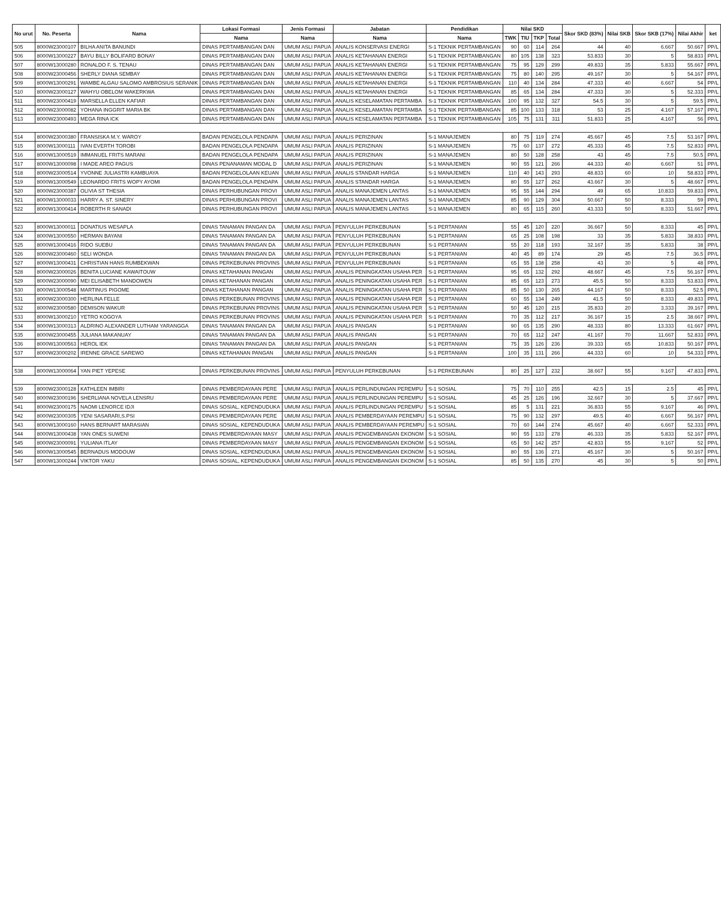| No urut | No. Peserta | Nama | Lokasi Formasi | Jenis Formasi | Jabatan | Pendidikan | Nilai SKD | | | | Skor SKD (83%) | Nilai SKB | Skor SKB (17%) | Nilai Akhir | ket |
| --- | --- | --- | --- | --- | --- | --- | --- | --- | --- | --- | --- | --- | --- | --- | --- |
| | | | Nama | Nama | Nama | Nama | TWK | TIU | TKP | Total | | | | | |
| 505 | 8000W23000107 | BILHA ANITA BANUNDI | DINAS PERTAMBANGAN DAN | UMUM ASLI PAPUA | ANALIS KONSERVASI ENERGI | S-1 TEKNIK PERTAMBANGAN | 90 | 60 | 114 | 264 | 44 | 40 | 6.667 | 50.667 | PP/L |
| 506 | 8000W13000227 | BAYU BILLY BOLIFARD BONAY | DINAS PERTAMBANGAN DAN | UMUM ASLI PAPUA | ANALIS KETAHANAN ENERGI | S-1 TEKNIK PERTAMBANGAN | 80 | 105 | 138 | 323 | 53.833 | 30 | 5 | 58.833 | PP/L |
| 507 | 8000W13000280 | RONALDO F. S. TENAU | DINAS PERTAMBANGAN DAN | UMUM ASLI PAPUA | ANALIS KETAHANAN ENERGI | S-1 TEKNIK PERTAMBANGAN | 75 | 95 | 129 | 299 | 49.833 | 35 | 5.833 | 55.667 | PP/L |
| 508 | 8000W23000456 | SHERLY DIANA SEMBAY | DINAS PERTAMBANGAN DAN | UMUM ASLI PAPUA | ANALIS KETAHANAN ENERGI | S-1 TEKNIK PERTAMBANGAN | 75 | 80 | 140 | 295 | 49.167 | 30 | 5 | 54.167 | PP/L |
| 509 | 8000W13000291 | WAMBE ALGAU SALOMO AMBROSIUS SERANIK | DINAS PERTAMBANGAN DAN | UMUM ASLI PAPUA | ANALIS KETAHANAN ENERGI | S-1 TEKNIK PERTAMBANGAN | 110 | 40 | 134 | 284 | 47.333 | 40 | 6.667 | 54 | PP/L |
| 510 | 8000W23000127 | WAHYU OBELOM WAKERKWA | DINAS PERTAMBANGAN DAN | UMUM ASLI PAPUA | ANALIS KETAHANAN ENERGI | S-1 TEKNIK PERTAMBANGAN | 85 | 65 | 134 | 284 | 47.333 | 30 | 5 | 52.333 | PP/L |
| 511 | 8000W23000419 | MARSELLA ELLEN KAFIAR | DINAS PERTAMBANGAN DAN | UMUM ASLI PAPUA | ANALIS KESELAMATAN PERTAMBA | S-1 TEKNIK PERTAMBANGAN | 100 | 95 | 132 | 327 | 54.5 | 30 | 5 | 59.5 | PP/L |
| 512 | 8000W23000082 | YOHANA INGGRIT MARIA BK | DINAS PERTAMBANGAN DAN | UMUM ASLI PAPUA | ANALIS KESELAMATAN PERTAMBA | S-1 TEKNIK PERTAMBANGAN | 85 | 100 | 133 | 318 | 53 | 25 | 4.167 | 57.167 | PP/L |
| 513 | 8000W23000493 | MEGA RINA ICK | DINAS PERTAMBANGAN DAN | UMUM ASLI PAPUA | ANALIS KESELAMATAN PERTAMBA | S-1 TEKNIK PERTAMBANGAN | 105 | 75 | 131 | 311 | 51.833 | 25 | 4.167 | 56 | PP/L |
| 514 | 8000W23000380 | FRANSISKA M.Y. WAROY | BADAN PENGELOLA PENDAPA | UMUM ASLI PAPUA | ANALIS PERIZINAN | S-1 MANAJEMEN | 80 | 75 | 119 | 274 | 45.667 | 45 | 7.5 | 53.167 | PP/L |
| 515 | 8000W13000111 | IVAN EVERTH TOROBI | BADAN PENGELOLA PENDAPA | UMUM ASLI PAPUA | ANALIS PERIZINAN | S-1 MANAJEMEN | 75 | 60 | 137 | 272 | 45.333 | 45 | 7.5 | 52.833 | PP/L |
| 516 | 8000W13000519 | IMMANUEL FRITS MARANI | BADAN PENGELOLA PENDAPA | UMUM ASLI PAPUA | ANALIS PERIZINAN | S-1 MANAJEMEN | 80 | 50 | 128 | 258 | 43 | 45 | 7.5 | 50.5 | PP/L |
| 517 | 8000W13000098 | I MADE AREO PAGUS | DINAS PENANAMAN MODAL D | UMUM ASLI PAPUA | ANALIS PERIZINAN | S-1 MANAJEMEN | 90 | 55 | 121 | 266 | 44.333 | 40 | 6.667 | 51 | PP/L |
| 518 | 8000W23000514 | YVONNE JULIASTRI KAMBUAYA | BADAN PENGELOLAAN KEUAN | UMUM ASLI PAPUA | ANALIS STANDAR HARGA | S-1 MANAJEMEN | 110 | 40 | 143 | 293 | 48.833 | 60 | 10 | 58.833 | PP/L |
| 519 | 8000W13000549 | LEONARDO FRITS WOPY AYOMI | BADAN PENGELOLA PENDAPA | UMUM ASLI PAPUA | ANALIS STANDAR HARGA | S-1 MANAJEMEN | 80 | 55 | 127 | 262 | 43.667 | 30 | 5 | 48.667 | PP/L |
| 520 | 8000W23000387 | OLIVIA ST THESIA | DINAS PERHUBUNGAN PROVI | UMUM ASLI PAPUA | ANALIS MANAJEMEN LANTAS | S-1 MANAJEMEN | 95 | 55 | 144 | 294 | 49 | 65 | 10.833 | 59.833 | PP/L |
| 521 | 8000W13000033 | HARRY A. ST. SINERY | DINAS PERHUBUNGAN PROVI | UMUM ASLI PAPUA | ANALIS MANAJEMEN LANTAS | S-1 MANAJEMEN | 85 | 90 | 129 | 304 | 50.667 | 50 | 8.333 | 59 | PP/L |
| 522 | 8000W13000414 | ROBERTH R SANADI | DINAS PERHUBUNGAN PROVI | UMUM ASLI PAPUA | ANALIS MANAJEMEN LANTAS | S-1 MANAJEMEN | 80 | 65 | 115 | 260 | 43.333 | 50 | 8.333 | 51.667 | PP/L |
| 523 | 8000W13000011 | DONATIUS WESAPLA | DINAS TANAMAN PANGAN DA | UMUM ASLI PAPUA | PENYULUH PERKEBUNAN | S-1 PERTANIAN | 55 | 45 | 120 | 220 | 36.667 | 50 | 8.333 | 45 | PP/L |
| 524 | 8000W13000550 | HERMAN BAYANI | DINAS TANAMAN PANGAN DA | UMUM ASLI PAPUA | PENYULUH PERKEBUNAN | S-1 PERTANIAN | 65 | 25 | 108 | 198 | 33 | 35 | 5.833 | 38.833 | PP/L |
| 525 | 8000W13000416 | RIDO SUEBU | DINAS TANAMAN PANGAN DA | UMUM ASLI PAPUA | PENYULUH PERKEBUNAN | S-1 PERTANIAN | 55 | 20 | 118 | 193 | 32.167 | 35 | 5.833 | 38 | PP/L |
| 526 | 8000W23000460 | SELI WONDA | DINAS TANAMAN PANGAN DA | UMUM ASLI PAPUA | PENYULUH PERKEBUNAN | S-1 PERTANIAN | 40 | 45 | 89 | 174 | 29 | 45 | 7.5 | 36.5 | PP/L |
| 527 | 8000W13000431 | CHRISTIAN HANS RUMBEKWAN | DINAS PERKEBUNAN PROVINS | UMUM ASLI PAPUA | PENYULUH PERKEBUNAN | S-1 PERTANIAN | 65 | 55 | 138 | 258 | 43 | 30 | 5 | 48 | PP/L |
| 528 | 8000W23000026 | BENITA LUCIANE KAWAITOUW | DINAS KETAHANAN PANGAN | UMUM ASLI PAPUA | ANALIS PENINGKATAN USAHA PER | S-1 PERTANIAN | 95 | 65 | 132 | 292 | 48.667 | 45 | 7.5 | 56.167 | PP/L |
| 529 | 8000W23000090 | MEI ELISABETH MANDOWEN | DINAS KETAHANAN PANGAN | UMUM ASLI PAPUA | ANALIS PENINGKATAN USAHA PER | S-1 PERTANIAN | 85 | 65 | 123 | 273 | 45.5 | 50 | 8.333 | 53.833 | PP/L |
| 530 | 8000W13000548 | MARTINUS PIGOME | DINAS KETAHANAN PANGAN | UMUM ASLI PAPUA | ANALIS PENINGKATAN USAHA PER | S-1 PERTANIAN | 85 | 50 | 130 | 265 | 44.167 | 50 | 8.333 | 52.5 | PP/L |
| 531 | 8000W23000300 | HERLINA FELLE | DINAS PERKEBUNAN PROVINS | UMUM ASLI PAPUA | ANALIS PENINGKATAN USAHA PER | S-1 PERTANIAN | 60 | 55 | 134 | 249 | 41.5 | 50 | 8.333 | 49.833 | PP/L |
| 532 | 8000W23000580 | DEMISON WAKUR | DINAS PERKEBUNAN PROVINS | UMUM ASLI PAPUA | ANALIS PENINGKATAN USAHA PER | S-1 PERTANIAN | 50 | 45 | 120 | 215 | 35.833 | 20 | 3.333 | 39.167 | PP/L |
| 533 | 8000W13000210 | YETRO KOGOYA | DINAS PERKEBUNAN PROVINS | UMUM ASLI PAPUA | ANALIS PENINGKATAN USAHA PER | S-1 PERTANIAN | 70 | 35 | 112 | 217 | 36.167 | 15 | 2.5 | 38.667 | PP/L |
| 534 | 8000W13000313 | ALDRINO ALEXANDER LUTHAM YARANGGA | DINAS TANAMAN PANGAN DA | UMUM ASLI PAPUA | ANALIS PANGAN | S-1 PERTANIAN | 90 | 65 | 135 | 290 | 48.333 | 80 | 13.333 | 61.667 | PP/L |
| 535 | 8000W23000455 | JULIANA MAKANUAY | DINAS TANAMAN PANGAN DA | UMUM ASLI PAPUA | ANALIS PANGAN | S-1 PERTANIAN | 70 | 65 | 112 | 247 | 41.167 | 70 | 11.667 | 52.833 | PP/L |
| 536 | 8000W13000563 | HEROL IEK | DINAS TANAMAN PANGAN DA | UMUM ASLI PAPUA | ANALIS PANGAN | S-1 PERTANIAN | 75 | 35 | 126 | 236 | 39.333 | 65 | 10.833 | 50.167 | PP/L |
| 537 | 8000W23000202 | IRENNE GRACE SAREWO | DINAS KETAHANAN PANGAN | UMUM ASLI PAPUA | ANALIS PANGAN | S-1 PERTANIAN | 100 | 35 | 131 | 266 | 44.333 | 60 | 10 | 54.333 | PP/L |
| 538 | 8000W13000064 | YAN PIET YEPESE | DINAS PERKEBUNAN PROVINS | UMUM ASLI PAPUA | PENYULUH PERKEBUNAN | S-1 PERKEBUNAN | 80 | 25 | 127 | 232 | 38.667 | 55 | 9.167 | 47.833 | PP/L |
| 539 | 8000W23000128 | KATHLEEN IMBIRI | DINAS PEMBERDAYAAN PERE | UMUM ASLI PAPUA | ANALIS PERLINDUNGAN PEREMPU | S-1 SOSIAL | 75 | 70 | 110 | 255 | 42.5 | 15 | 2.5 | 45 | PP/L |
| 540 | 8000W23000196 | SHERLIANA NOVELA LENSRU | DINAS PEMBERDAYAAN PERE | UMUM ASLI PAPUA | ANALIS PERLINDUNGAN PEREMPU | S-1 SOSIAL | 45 | 25 | 126 | 196 | 32.667 | 30 | 5 | 37.667 | PP/L |
| 541 | 8000W23000175 | NAOMI LENORCE IDJI | DINAS SOSIAL, KEPENDUDUKA | UMUM ASLI PAPUA | ANALIS PERLINDUNGAN PEREMPU | S-1 SOSIAL | 85 | 5 | 131 | 221 | 36.833 | 55 | 9.167 | 46 | PP/L |
| 542 | 8000W23000305 | YENI SASARARI,S.PSI | DINAS PEMBERDAYAAN PERE | UMUM ASLI PAPUA | ANALIS PEMBERDAYAAN PEREMPU | S-1 SOSIAL | 75 | 90 | 132 | 297 | 49.5 | 40 | 6.667 | 56.167 | PP/L |
| 543 | 8000W13000160 | HANS BERNART MARASIAN | DINAS SOSIAL, KEPENDUDUKA | UMUM ASLI PAPUA | ANALIS PEMBERDAYAAN PEREMPU | S-1 SOSIAL | 70 | 60 | 144 | 274 | 45.667 | 40 | 6.667 | 52.333 | PP/L |
| 544 | 8000W13000438 | YAN ONES SUWENI | DINAS PEMBERDAYAAN MASY | UMUM ASLI PAPUA | ANALIS PENGEMBANGAN EKONOM | S-1 SOSIAL | 90 | 55 | 133 | 278 | 46.333 | 35 | 5.833 | 52.167 | PP/L |
| 545 | 8000W23000091 | YULIANA ITLAY | DINAS PEMBERDAYAAN MASY | UMUM ASLI PAPUA | ANALIS PENGEMBANGAN EKONOM | S-1 SOSIAL | 65 | 50 | 142 | 257 | 42.833 | 55 | 9.167 | 52 | PP/L |
| 546 | 8000W13000545 | BERNADUS MODOUW | DINAS SOSIAL, KEPENDUDUKA | UMUM ASLI PAPUA | ANALIS PENGEMBANGAN EKONOM | S-1 SOSIAL | 80 | 55 | 136 | 271 | 45.167 | 30 | 5 | 50.167 | PP/L |
| 547 | 8000W13000244 | VIKTOR YAKU | DINAS SOSIAL, KEPENDUDUKA | UMUM ASLI PAPUA | ANALIS PENGEMBANGAN EKONOM | S-1 SOSIAL | 85 | 50 | 135 | 270 | 45 | 30 | 5 | 50 | PP/L |